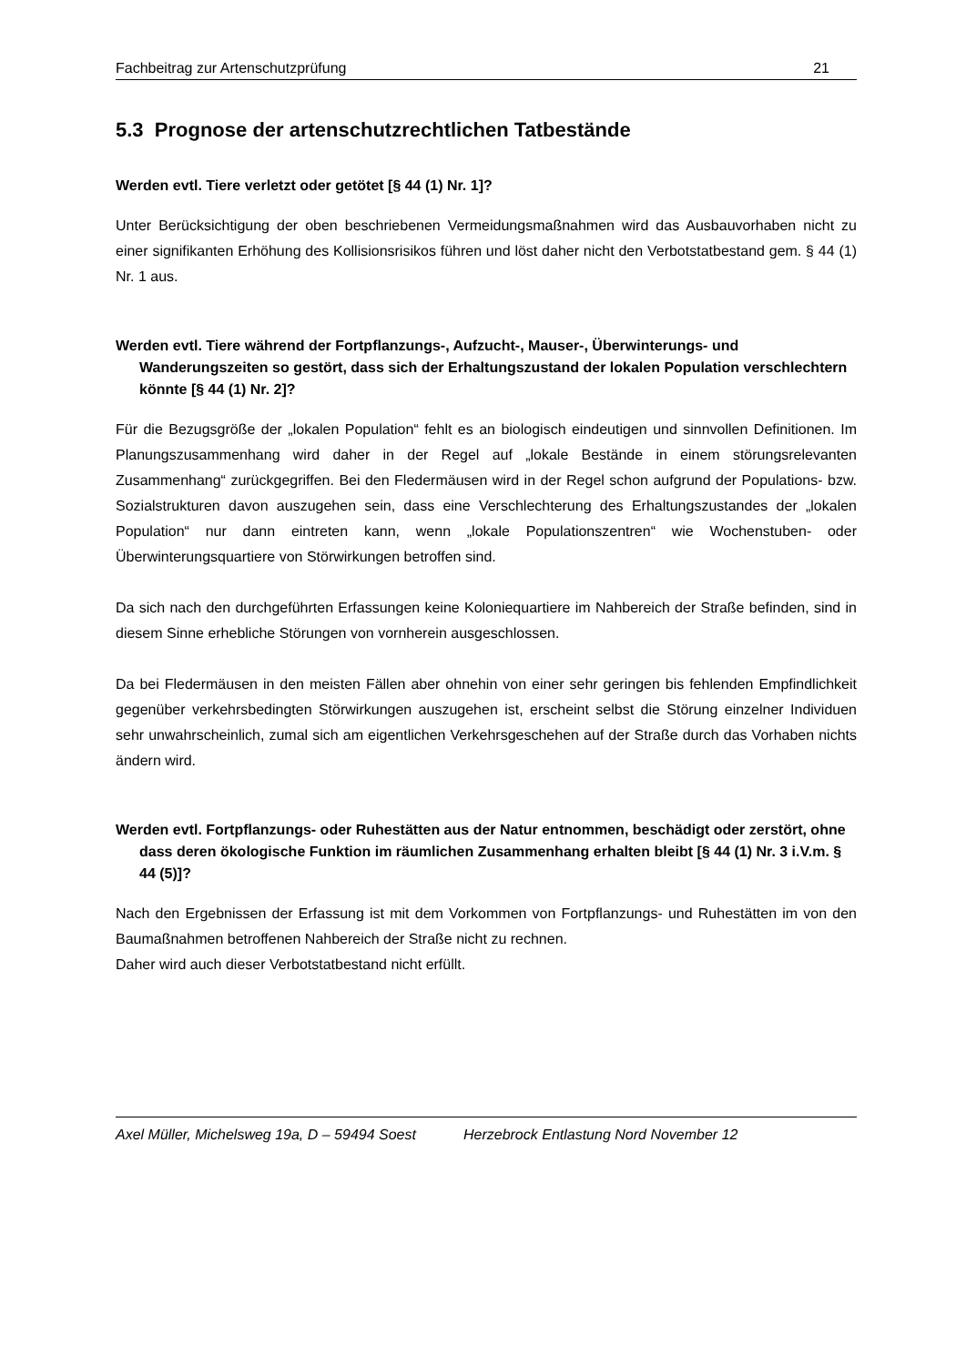Fachbeitrag zur Artenschutzprüfung 21
5.3 Prognose der artenschutzrechtlichen Tatbestände
Werden evtl. Tiere verletzt oder getötet [§ 44 (1) Nr. 1]?
Unter Berücksichtigung der oben beschriebenen Vermeidungsmaßnahmen wird das Ausbauvorhaben nicht zu einer signifikanten Erhöhung des Kollisionsrisikos führen und löst daher nicht den Verbotstatbestand gem. § 44 (1) Nr. 1 aus.
Werden evtl. Tiere während der Fortpflanzungs-, Aufzucht-, Mauser-, Überwinterungs- und Wanderungszeiten so gestört, dass sich der Erhaltungszustand der lokalen Population verschlechtern könnte [§ 44 (1) Nr. 2]?
Für die Bezugsgröße der „lokalen Population“ fehlt es an biologisch eindeutigen und sinnvollen Definitionen. Im Planungszusammenhang wird daher in der Regel auf „lokale Bestände in einem störungsrelevanten Zusammenhang“ zurückgegriffen. Bei den Fledermäusen wird in der Regel schon aufgrund der Populations- bzw. Sozialstrukturen davon auszugehen sein, dass eine Verschlechterung des Erhaltungszustandes der „lokalen Population“ nur dann eintreten kann, wenn „lokale Populationszentren“ wie Wochenstuben- oder Überwinterungsquartiere von Störwirkungen betroffen sind.
Da sich nach den durchgeführten Erfassungen keine Koloniequartiere im Nahbereich der Straße befinden, sind in diesem Sinne erhebliche Störungen von vornherein ausgeschlossen.
Da bei Fledermäusen in den meisten Fällen aber ohnehin von einer sehr geringen bis fehlenden Empfindlichkeit gegenüber verkehrsbedingten Störwirkungen auszugehen ist, erscheint selbst die Störung einzelner Individuen sehr unwahrscheinlich, zumal sich am eigentlichen Verkehrsgeschehen auf der Straße durch das Vorhaben nichts ändern wird.
Werden evtl. Fortpflanzungs- oder Ruhestätten aus der Natur entnommen, beschädigt oder zerstört, ohne dass deren ökologische Funktion im räumlichen Zusammenhang erhalten bleibt [§ 44 (1) Nr. 3 i.V.m. § 44 (5)]?
Nach den Ergebnissen der Erfassung ist mit dem Vorkommen von Fortpflanzungs- und Ruhestätten im von den Baumaßnahmen betroffenen Nahbereich der Straße nicht zu rechnen.
Daher wird auch dieser Verbotstatbestand nicht erfüllt.
Axel Müller, Michelsweg 19a, D – 59494 Soest Herzebrock Entlastung Nord November 12